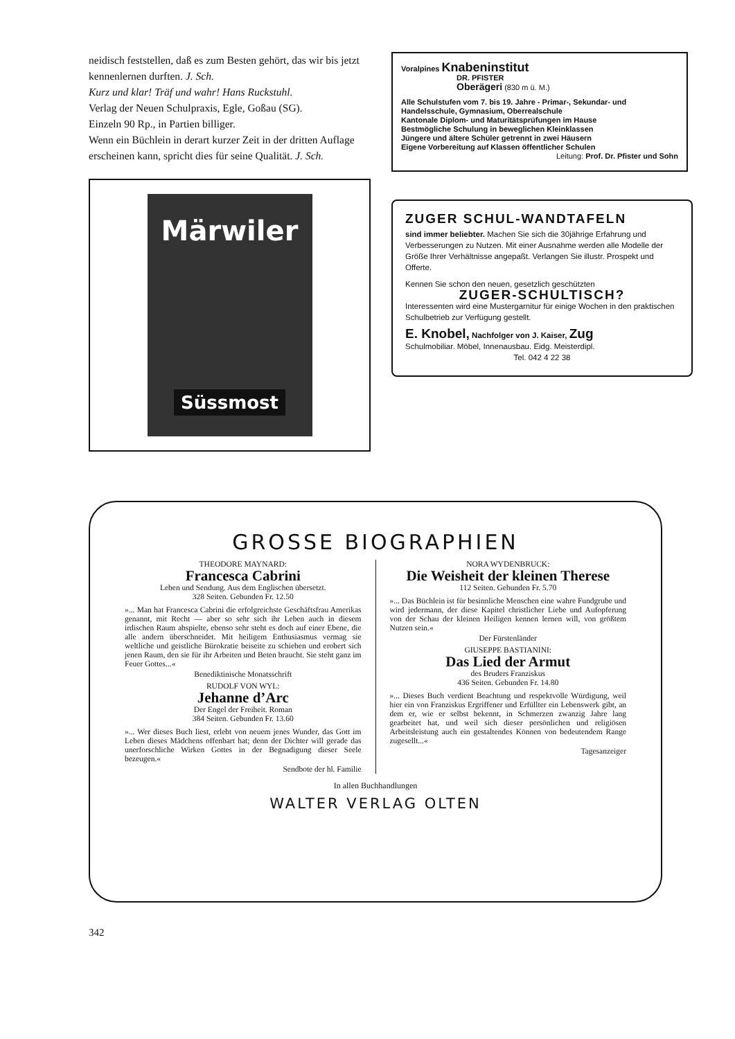neidisch feststellen, daß es zum Besten gehört, das wir bis jetzt kennenlernen durften. J. Sch.
Kurz und klar! Träf und wahr! Hans Ruckstuhl.
Verlag der Neuen Schulpraxis, Egle, Goßau (SG).
Einzeln 90 Rp., in Partien billiger.
Wenn ein Büchlein in derart kurzer Zeit in der dritten Auflage erscheinen kann, spricht dies für seine Qualität. J. Sch.
Märwiler
Süssmost
Voralpines Knabeninstitut
DR. PFISTER
Oberägeri (830 m ü. M.)
Alle Schulstufen vom 7. bis 19. Jahre - Primar-, Sekundar- und Handelsschule, Gymnasium, Oberrealschule
Kantonale Diplom- und Maturitätsprüfungen im Hause
Bestmögliche Schulung in beweglichen Kleinklassen
Jüngere und ältere Schüler getrennt in zwei Häusern
Eigene Vorbereitung auf Klassen öffentlicher Schulen
Leitung: Prof. Dr. Pfister und Sohn
ZUGER SCHUL-WANDTAFELN
sind immer beliebter. Machen Sie sich die 30jährige Erfahrung und Verbesserungen zu Nutzen. Mit einer Ausnahme werden alle Modelle der Größe Ihrer Verhältnisse angepaßt. Verlangen Sie illustr. Prospekt und Offerte.
Kennen Sie schon den neuen, gesetzlich geschützten
ZUGER-SCHULTISCH?
Interessenten wird eine Mustergarnitur für einige Wochen in den praktischen Schulbetrieb zur Verfügung gestellt.
E. Knobel, Nachfolger von J. Kaiser, Zug
Schulmobiliar. Möbel, Innenausbau. Eidg. Meisterdipl.
Tel. 042 4 22 38
GROSSE BIOGRAPHIEN
THEODORE MAYNARD:
Francesca Cabrini
Leben und Sendung. Aus dem Englischen übersetzt.
328 Seiten. Gebunden Fr. 12.50
»... Man hat Francesca Cabrini die erfolgreichste Geschäftsfrau Amerikas genannt, mit Recht — aber so sehr sich ihr Leben auch in diesem irdischen Raum abspielte, ebenso sehr steht es doch auf einer Ebene, die alle andern überschneidet. Mit heiligem Enthusiasmus vermag sie weltliche und geistliche Bürokratie beiseite zu schieben und erobert sich jenen Raum, den sie für ihr Arbeiten und Beten braucht. Sie steht ganz im Feuer Gottes...«
Benediktinische Monatsschrift
RUDOLF VON WYL:
Jehanne d’Arc
Der Engel der Freiheit. Roman
384 Seiten. Gebunden Fr. 13.60
»... Wer dieses Buch liest, erlebt von neuem jenes Wunder, das Gott im Leben dieses Mädchens offenbart hat; denn der Dichter will gerade das unerforschliche Wirken Gottes in der Begnadigung dieser Seele bezeugen.«
Sendbote der hl. Familie
NORA WYDENBRUCK:
Die Weisheit der kleinen Therese
112 Seiten. Gebunden Fr. 5.70
»... Das Büchlein ist für besinnliche Menschen eine wahre Fundgrube und wird jedermann, der diese Kapitel christlicher Liebe und Aufopferung von der Schau der kleinen Heiligen kennen lernen will, von größtem Nutzen sein.«
Der Fürstenländer
GIUSEPPE BASTIANINI:
Das Lied der Armut
des Bruders Franziskus
436 Seiten. Gebunden Fr. 14.80
»... Dieses Buch verdient Beachtung und respektvolle Würdigung, weil hier ein von Franziskus Ergriffener und Erfüllter ein Lebenswerk gibt, an dem er, wie er selbst bekennt, in Schmerzen zwanzig Jahre lang gearbeitet hat, und weil sich dieser persönlichen und religiösen Arbeitsleistung auch ein gestaltendes Können von bedeutendem Range zugesellt...«
Tagesanzeiger
In allen Buchhandlungen
WALTER VERLAG OLTEN
342